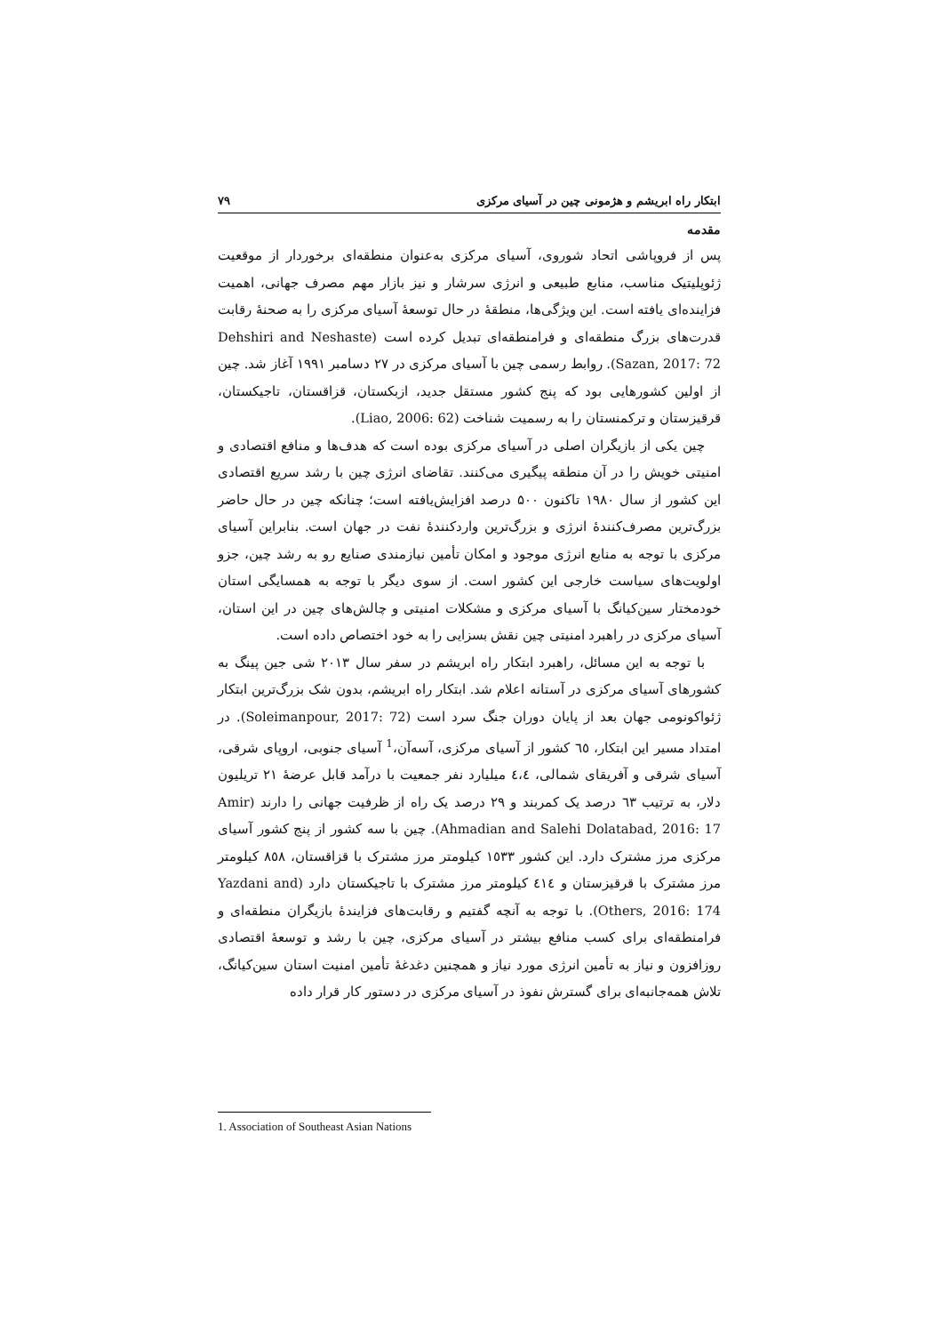ابتکار راه ابریشم و هژمونی چین در آسیای مرکزی ۷۹
مقدمه
پس از فروپاشی اتحاد شوروی، آسیای مرکزی به‌عنوان منطقه‌ای برخوردار از موقعیت ژئوپلیتیک مناسب، منابع طبیعی و انرژی سرشار و نیز بازار مهم مصرف جهانی، اهمیت فزاینده‌ای یافته است. این ویژگی‌ها، منطقهٔ در حال توسعهٔ آسیای مرکزی را به صحنهٔ رقابت قدرت‌های بزرگ منطقه‌ای و فرامنطقه‌ای تبدیل کرده است (Dehshiri and Neshaste Sazan, 2017: 72). روابط رسمی چین با آسیای مرکزی در ۲۷ دسامبر ۱۹۹۱ آغاز شد. چین از اولین کشورهایی بود که پنج کشور مستقل جدید، ازبکستان، قزاقستان، تاجیکستان، قرقیزستان و ترکمنستان را به رسمیت شناخت (Liao, 2006: 62).
چین یکی از بازیگران اصلی در آسیای مرکزی بوده است که هدف‌ها و منافع اقتصادی و امنیتی خویش را در آن منطقه پیگیری می‌کنند. تقاضای انرژی چین با رشد سریع اقتصادی این کشور از سال ۱۹۸۰ تاکنون ۵۰۰ درصد افزایش‌یافته است؛ چنانکه چین در حال حاضر بزرگ‌ترین مصرف‌کنندهٔ انرژی و بزرگ‌ترین واردکنندهٔ نفت در جهان است. بنابراین آسیای مرکزی با توجه به منابع انرژی موجود و امکان تأمین نیازمندی صنایع رو به رشد چین، جزو اولویت‌های سیاست خارجی این کشور است. از سوی دیگر با توجه به همسایگی استان خودمختار سین‌کیانگ با آسیای مرکزی و مشکلات امنیتی و چالش‌های چین در این استان، آسیای مرکزی در راهبرد امنیتی چین نقش بسزایی را به خود اختصاص داده است.
با توجه به این مسائل، راهبرد ابتکار راه ابریشم در سفر سال ۲۰۱۳ شی جین پینگ به کشورهای آسیای مرکزی در آستانه اعلام شد. ابتکار راه ابریشم، بدون شک بزرگ‌ترین ابتکار ژئواکونومی جهان بعد از پایان دوران جنگ سرد است (Soleimanpour, 2017: 72). در امتداد مسیر این ابتکار، ٦٥ کشور از آسیای مرکزی، آسه‌آن،<sup>1</sup> آسیای جنوبی، اروپای شرقی، آسیای شرقی و آفریقای شمالی، ٤،٤ میلیارد نفر جمعیت با درآمد قابل عرضهٔ ۲۱ تریلیون دلار، به ترتیب ٦۳ درصد یک کمربند و ۲۹ درصد یک راه از ظرفیت جهانی را دارند (Amir Ahmadian and Salehi Dolatabad, 2016: 17). چین با سه کشور از پنج کشور آسیای مرکزی مرز مشترک دارد. این کشور ۱٥۳۳ کیلومتر مرز مشترک با قزاقستان، ۸٥۸ کیلومتر مرز مشترک با قرقیزستان و ٤۱٤ کیلومتر مرز مشترک با تاجیکستان دارد (Yazdani and Others, 2016: 174). با توجه به آنچه گفتیم و رقابت‌های فزایندهٔ بازیگران منطقه‌ای و فرامنطقه‌ای برای کسب منافع بیشتر در آسیای مرکزی، چین با رشد و توسعهٔ اقتصادی روزافزون و نیاز به تأمین انرژی مورد نیاز و همچنین دغدغهٔ تأمین امنیت استان سین‌کیانگ، تلاش همه‌جانبه‌ای برای گسترش نفوذ در آسیای مرکزی در دستور کار قرار داده
1. Association of Southeast Asian Nations